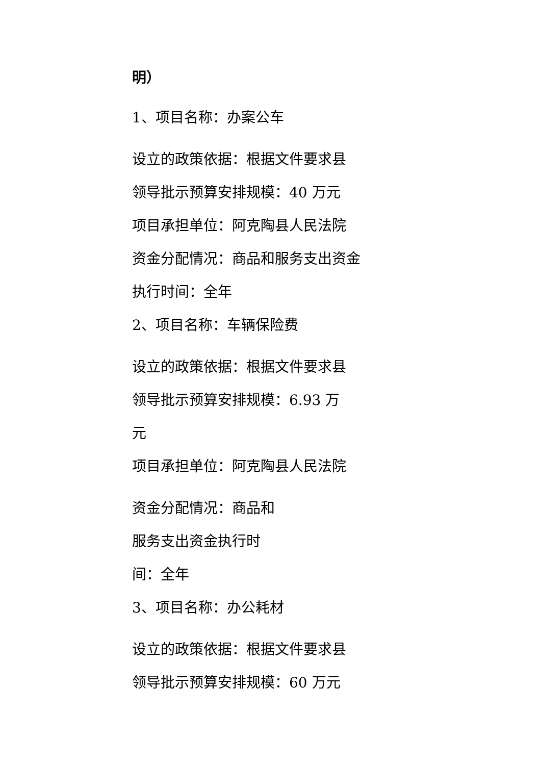明）
1、项目名称：办案公车
设立的政策依据：根据文件要求县
领导批示预算安排规模：40 万元
项目承担单位：阿克陶县人民法院
资金分配情况：商品和服务支出资金
执行时间：全年
2、项目名称：车辆保险费
设立的政策依据：根据文件要求县
领导批示预算安排规模：6.93 万
元
项目承担单位：阿克陶县人民法院
资金分配情况：商品和
服务支出资金执行时
间：全年
3、项目名称：办公耗材
设立的政策依据：根据文件要求县
领导批示预算安排规模：60 万元